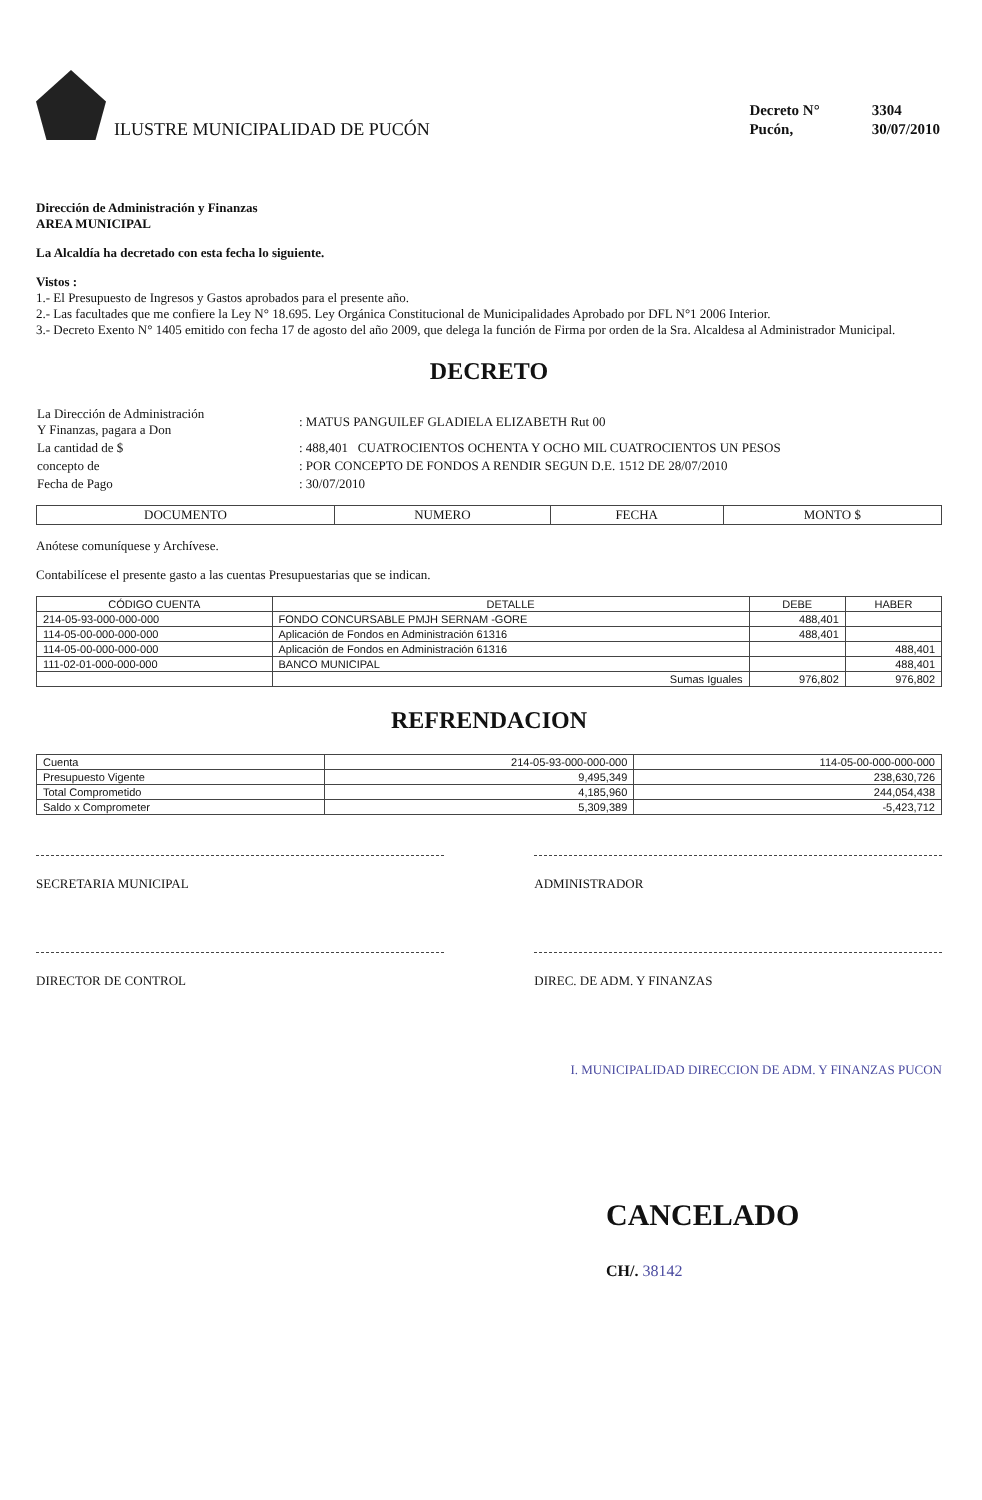ILUSTRE MUNICIPALIDAD DE PUCÓN
| Decreto N° | 3304 |
| Pucón, | 30/07/2010 |
Dirección de Administración y Finanzas
AREA MUNICIPAL
La Alcaldía ha decretado con esta fecha lo siguiente.
Vistos :
1.- El Presupuesto de Ingresos y Gastos aprobados para el presente año.
2.- Las facultades que me confiere la Ley N° 18.695. Ley Orgánica Constitucional de Municipalidades Aprobado por DFL N°1 2006 Interior.
3.- Decreto Exento N° 1405 emitido con fecha 17 de agosto del año 2009, que delega la función de Firma por orden de la Sra. Alcaldesa al Administrador Municipal.
DECRETO
| La Dirección de Administración Y Finanzas, pagara a Don | : MATUS PANGUILEF GLADIELA ELIZABETH Rut 00 |
| La cantidad de $ | : 488,401 CUATROCIENTOS OCHENTA Y OCHO MIL CUATROCIENTOS UN PESOS |
| concepto de | : POR CONCEPTO DE FONDOS A RENDIR SEGUN D.E. 1512 DE 28/07/2010 |
| Fecha de Pago | : 30/07/2010 |
| DOCUMENTO | NUMERO | FECHA | MONTO $ |
| --- | --- | --- | --- |
Anótese comuníquese y Archívese.
Contabilícese el presente gasto a las cuentas Presupuestarias que se indican.
| CÓDIGO CUENTA | DETALLE | DEBE | HABER |
| --- | --- | --- | --- |
| 214-05-93-000-000-000 | FONDO CONCURSABLE PMJH SERNAM -GORE | 488,401 | |
| 114-05-00-000-000-000 | Aplicación de Fondos en Administración 61316 | 488,401 | |
| 114-05-00-000-000-000 | Aplicación de Fondos en Administración 61316 | | 488,401 |
| 111-02-01-000-000-000 | BANCO MUNICIPAL | | 488,401 |
| | Sumas Iguales | 976,802 | 976,802 |
REFRENDACION
| Cuenta | 214-05-93-000-000-000 | 114-05-00-000-000-000 |
| Presupuesto Vigente | 9,495,349 | 238,630,726 |
| Total Comprometido | 4,185,960 | 244,054,438 |
| Saldo x Comprometer | 5,309,389 | -5,423,712 |
SECRETARIA MUNICIPAL ADMINISTRADOR
DIRECTOR DE CONTROL DIREC. DE ADM. Y FINANZAS
I. MUNICIPALIDAD DIRECCION DE ADM. Y FINANZAS PUCON
CANCELADO
CH/. 38142